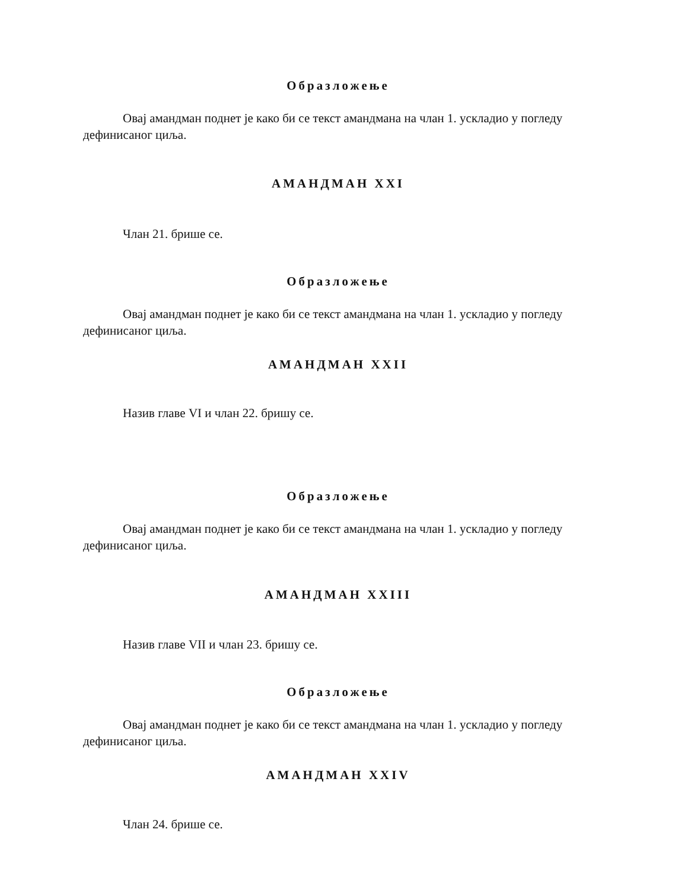Образложење
Овај амандман поднет је како би се текст амандмана на члан 1. ускладио у погледу дефинисаног циља.
АМАНДМАН XXI
Члан 21. брише се.
Образложење
Овај амандман поднет је како би се текст амандмана на члан 1. ускладио у погледу дефинисаног циља.
АМАНДМАН XXII
Назив главе VI и члан 22. бришу се.
Образложење
Овај амандман поднет је како би се текст амандмана на члан 1. ускладио у погледу дефинисаног циља.
АМАНДМАН XXIII
Назив главе VII и члан 23. бришу се.
Образложење
Овај амандман поднет је како би се текст амандмана на члан 1. ускладио у погледу дефинисаног циља.
АМАНДМАН XXIV
Члан 24. брише се.